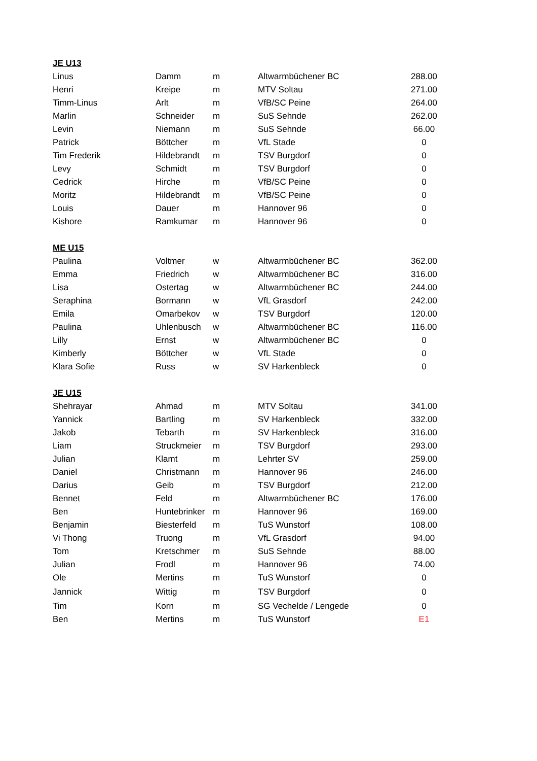| JE U13 | | | | |
| --- | --- | --- | --- | --- |
| Linus | Damm | m | Altwarmbüchener BC | 288.00 |
| Henri | Kreipe | m | MTV Soltau | 271.00 |
| Timm-Linus | Arlt | m | VfB/SC Peine | 264.00 |
| Marlin | Schneider | m | SuS Sehnde | 262.00 |
| Levin | Niemann | m | SuS Sehnde | 66.00 |
| Patrick | Böttcher | m | VfL Stade | 0 |
| Tim Frederik | Hildebrandt | m | TSV Burgdorf | 0 |
| Levy | Schmidt | m | TSV Burgdorf | 0 |
| Cedrick | Hirche | m | VfB/SC Peine | 0 |
| Moritz | Hildebrandt | m | VfB/SC Peine | 0 |
| Louis | Dauer | m | Hannover 96 | 0 |
| Kishore | Ramkumar | m | Hannover 96 | 0 |
| ME U15 | | | | |
| Paulina | Voltmer | w | Altwarmbüchener BC | 362.00 |
| Emma | Friedrich | w | Altwarmbüchener BC | 316.00 |
| Lisa | Ostertag | w | Altwarmbüchener BC | 244.00 |
| Seraphina | Bormann | w | VfL Grasdorf | 242.00 |
| Emila | Omarbekov | w | TSV Burgdorf | 120.00 |
| Paulina | Uhlenbusch | w | Altwarmbüchener BC | 116.00 |
| Lilly | Ernst | w | Altwarmbüchener BC | 0 |
| Kimberly | Böttcher | w | VfL Stade | 0 |
| Klara Sofie | Russ | w | SV Harkenbleck | 0 |
| JE U15 | | | | |
| Shehrayar | Ahmad | m | MTV Soltau | 341.00 |
| Yannick | Bartling | m | SV Harkenbleck | 332.00 |
| Jakob | Tebarth | m | SV Harkenbleck | 316.00 |
| Liam | Struckmeier | m | TSV Burgdorf | 293.00 |
| Julian | Klamt | m | Lehrter SV | 259.00 |
| Daniel | Christmann | m | Hannover 96 | 246.00 |
| Darius | Geib | m | TSV Burgdorf | 212.00 |
| Bennet | Feld | m | Altwarmbüchener BC | 176.00 |
| Ben | Huntebrinker | m | Hannover 96 | 169.00 |
| Benjamin | Biesterfeld | m | TuS Wunstorf | 108.00 |
| Vi Thong | Truong | m | VfL Grasdorf | 94.00 |
| Tom | Kretschmer | m | SuS Sehnde | 88.00 |
| Julian | Frodl | m | Hannover 96 | 74.00 |
| Ole | Mertins | m | TuS Wunstorf | 0 |
| Jannick | Wittig | m | TSV Burgdorf | 0 |
| Tim | Korn | m | SG Vechelde / Lengede | 0 |
| Ben | Mertins | m | TuS Wunstorf | E1 |